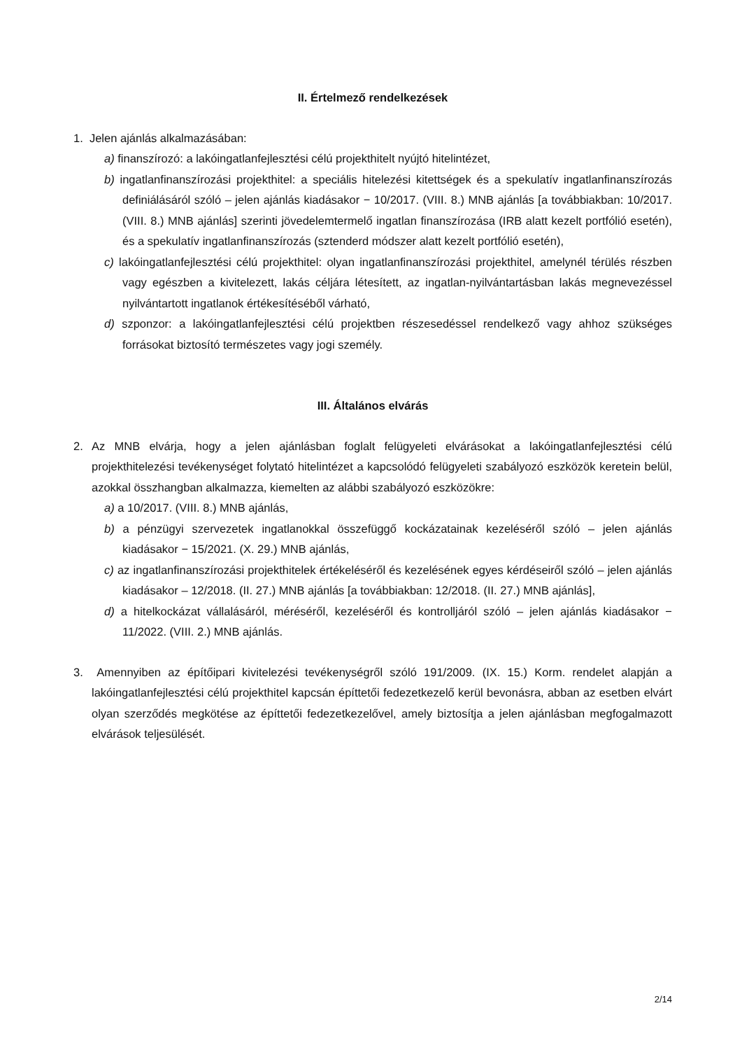II. Értelmező rendelkezések
1. Jelen ajánlás alkalmazásában:
a) finanszírozó: a lakóingatlanfejlesztési célú projekthitelt nyújtó hitelintézet,
b) ingatlanfinanszírozási projekthitel: a speciális hitelezési kitettségek és a spekulatív ingatlanfinanszírozás definiálásáról szóló – jelen ajánlás kiadásakor − 10/2017. (VIII. 8.) MNB ajánlás [a továbbiakban: 10/2017. (VIII. 8.) MNB ajánlás] szerinti jövedelemtermelő ingatlan finanszírozása (IRB alatt kezelt portfólió esetén), és a spekulatív ingatlanfinanszírozás (sztenderd módszer alatt kezelt portfólió esetén),
c) lakóingatlanfejlesztési célú projekthitel: olyan ingatlanfinanszírozási projekthitel, amelynél térülés részben vagy egészben a kivitelezett, lakás céljára létesített, az ingatlan-nyilvántartásban lakás megnevezéssel nyilvántartott ingatlanok értékesítéséből várható,
d) szponzor: a lakóingatlanfejlesztési célú projektben részesedéssel rendelkező vagy ahhoz szükséges forrásokat biztosító természetes vagy jogi személy.
III. Általános elvárás
2. Az MNB elvárja, hogy a jelen ajánlásban foglalt felügyeleti elvárásokat a lakóingatlanfejlesztési célú projekthitelezési tevékenységet folytató hitelintézet a kapcsolódó felügyeleti szabályozó eszközök keretein belül, azokkal összhangban alkalmazza, kiemelten az alábbi szabályozó eszközökre:
a) a 10/2017. (VIII. 8.) MNB ajánlás,
b) a pénzügyi szervezetek ingatlanokkal összefüggő kockázatainak kezeléséről szóló – jelen ajánlás kiadásakor − 15/2021. (X. 29.) MNB ajánlás,
c) az ingatlanfinanszírozási projekthitelek értékeléséről és kezelésének egyes kérdéseiről szóló – jelen ajánlás kiadásakor – 12/2018. (II. 27.) MNB ajánlás [a továbbiakban: 12/2018. (II. 27.) MNB ajánlás],
d) a hitelkockázat vállalásáról, méréséről, kezeléséről és kontrolljáról szóló – jelen ajánlás kiadásakor − 11/2022. (VIII. 2.) MNB ajánlás.
3. Amennyiben az építőipari kivitelezési tevékenységről szóló 191/2009. (IX. 15.) Korm. rendelet alapján a lakóingatlanfejlesztési célú projekthitel kapcsán építtetői fedezetkezelő kerül bevonásra, abban az esetben elvárt olyan szerződés megkötése az építtetői fedezetkezelővel, amely biztosítja a jelen ajánlásban megfogalmazott elvárások teljesülését.
2/14